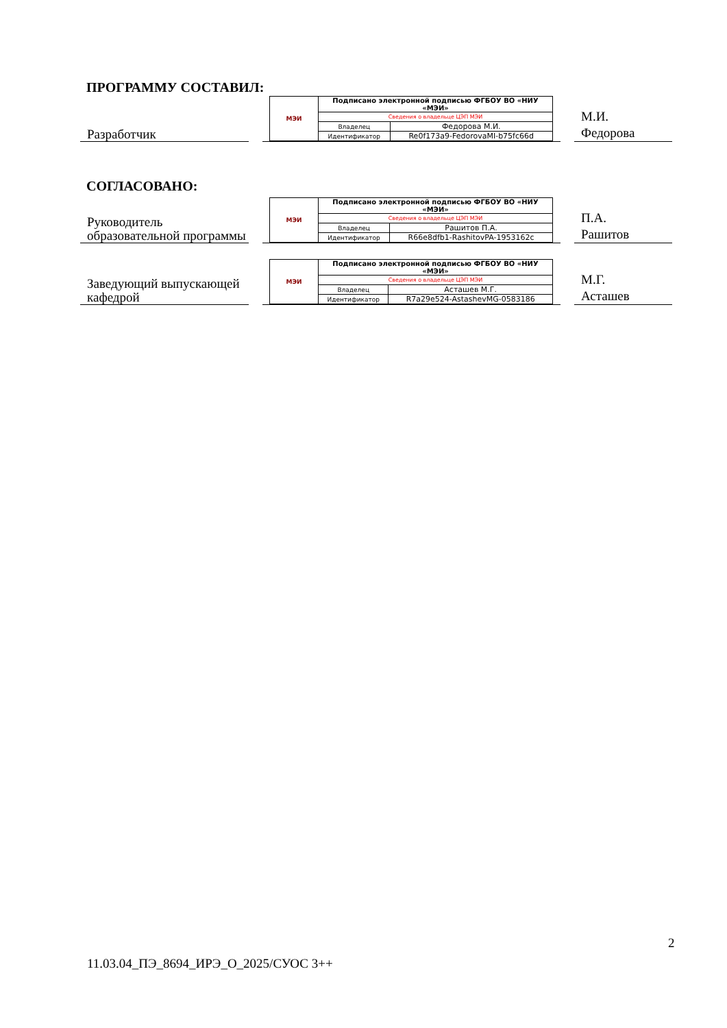ПРОГРАММУ СОСТАВИЛ:
Разработчик
| МЭИ | Подписано электронной подписью ФГБОУ ВО «НИУ «МЭИ» | |
| | Сведения о владельце ЦЭП МЭИ | |
| | Владелец | Федорова М.И. |
| | Идентификатор | Re0f173a9-FedorovaMI-b75fc66d |
М.И.
Федорова
СОГЛАСОВАНО:
Руководитель образовательной программы
| МЭИ | Подписано электронной подписью ФГБОУ ВО «НИУ «МЭИ» | |
| | Сведения о владельце ЦЭП МЭИ | |
| | Владелец | Рашитов П.А. |
| | Идентификатор | R66e8dfb1-RashitovPA-1953162c |
П.А.
Рашитов
Заведующий выпускающей кафедрой
| МЭИ | Подписано электронной подписью ФГБОУ ВО «НИУ «МЭИ» | |
| | Сведения о владельце ЦЭП МЭИ | |
| | Владелец | Асташев М.Г. |
| | Идентификатор | R7a29e524-AstashevMG-0583186 |
М.Г.
Асташев
2
11.03.04_ПЭ_8694_ИРЭ_О_2025/СУОС 3++